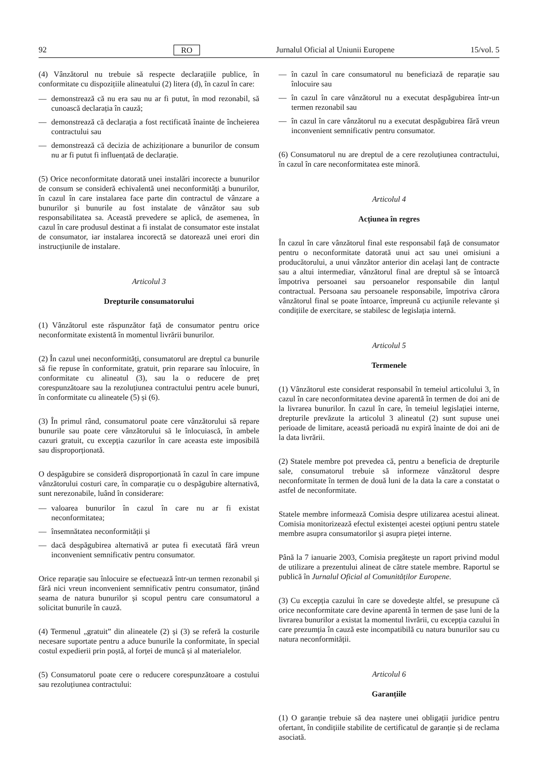92 RO Jurnalul Oficial al Uniunii Europene 15/vol. 5
(4) Vânzătorul nu trebuie să respecte declarațiile publice, în conformitate cu dispozițiile alineatului (2) litera (d), în cazul în care:
— demonstrează că nu era sau nu ar fi putut, în mod rezonabil, să cunoască declarația în cauză;
— demonstrează că declarația a fost rectificată înainte de încheierea contractului sau
— demonstrează că decizia de achiziționare a bunurilor de consum nu ar fi putut fi influențată de declarație.
(5) Orice neconformitate datorată unei instalări incorecte a bunurilor de consum se consideră echivalentă unei neconformități a bunurilor, în cazul în care instalarea face parte din contractul de vânzare a bunurilor și bunurile au fost instalate de vânzător sau sub responsabilitatea sa. Această prevedere se aplică, de asemenea, în cazul în care produsul destinat a fi instalat de consumator este instalat de consumator, iar instalarea incorectă se datorează unei erori din instrucțiunile de instalare.
Articolul 3
Drepturile consumatorului
(1) Vânzătorul este răspunzător față de consumator pentru orice neconformitate existentă în momentul livrării bunurilor.
(2) În cazul unei neconformități, consumatorul are dreptul ca bunurile să fie repuse în conformitate, gratuit, prin reparare sau înlocuire, în conformitate cu alineatul (3), sau la o reducere de preț corespunzătoare sau la rezoluțiunea contractului pentru acele bunuri, în conformitate cu alineatele (5) și (6).
(3) În primul rând, consumatorul poate cere vânzătorului să repare bunurile sau poate cere vânzătorului să le înlocuiască, în ambele cazuri gratuit, cu excepția cazurilor în care aceasta este imposibilă sau disproporționată.
O despăgubire se consideră disproporționată în cazul în care impune vânzătorului costuri care, în comparație cu o despăgubire alternativă, sunt nerezonabile, luând în considerare:
— valoarea bunurilor în cazul în care nu ar fi existat neconformitatea;
— însemnătatea neconformității și
— dacă despăgubirea alternativă ar putea fi executată fără vreun inconvenient semnificativ pentru consumator.
Orice reparație sau înlocuire se efectuează într-un termen rezonabil și fără nici vreun inconvenient semnificativ pentru consumator, ținând seama de natura bunurilor și scopul pentru care consumatorul a solicitat bunurile în cauză.
(4) Termenul „gratuit” din alineatele (2) și (3) se referă la costurile necesare suportate pentru a aduce bunurile la conformitate, în special costul expedierii prin poștă, al forței de muncă și al materialelor.
(5) Consumatorul poate cere o reducere corespunzătoare a costului sau rezoluțiunea contractului:
— în cazul în care consumatorul nu beneficiază de reparație sau înlocuire sau
— în cazul în care vânzătorul nu a executat despăgubirea într-un termen rezonabil sau
— în cazul în care vânzătorul nu a executat despăgubirea fără vreun inconvenient semnificativ pentru consumator.
(6) Consumatorul nu are dreptul de a cere rezoluțiunea contractului, în cazul în care neconformitatea este minoră.
Articolul 4
Acțiunea în regres
În cazul în care vânzătorul final este responsabil față de consumator pentru o neconformitate datorată unui act sau unei omisiuni a producătorului, a unui vânzător anterior din același lanț de contracte sau a altui intermediar, vânzătorul final are dreptul să se întoarcă împotriva persoanei sau persoanelor responsabile din lanțul contractual. Persoana sau persoanele responsabile, împotriva cărora vânzătorul final se poate întoarce, împreună cu acțiunile relevante și condițiile de exercitare, se stabilesc de legislația internă.
Articolul 5
Termenele
(1) Vânzătorul este considerat responsabil în temeiul articolului 3, în cazul în care neconformitatea devine aparentă în termen de doi ani de la livrarea bunurilor. În cazul în care, în temeiul legislației interne, drepturile prevăzute la articolul 3 alineatul (2) sunt supuse unei perioade de limitare, această perioadă nu expiră înainte de doi ani de la data livrării.
(2) Statele membre pot prevedea că, pentru a beneficia de drepturile sale, consumatorul trebuie să informeze vânzătorul despre neconformitate în termen de două luni de la data la care a constatat o astfel de neconformitate.
Statele membre informează Comisia despre utilizarea acestui alineat. Comisia monitorizează efectul existenței acestei opțiuni pentru statele membre asupra consumatorilor și asupra pieței interne.
Până la 7 ianuarie 2003, Comisia pregătește un raport privind modul de utilizare a prezentului alineat de către statele membre. Raportul se publică în Jurnalul Oficial al Comunităților Europene.
(3) Cu excepția cazului în care se dovedește altfel, se presupune că orice neconformitate care devine aparentă în termen de șase luni de la livrarea bunurilor a existat la momentul livrării, cu excepția cazului în care prezumția în cauză este incompatibilă cu natura bunurilor sau cu natura neconformității.
Articolul 6
Garanțiile
(1) O garanție trebuie să dea naștere unei obligații juridice pentru ofertant, în condițiile stabilite de certificatul de garanție și de reclama asociată.